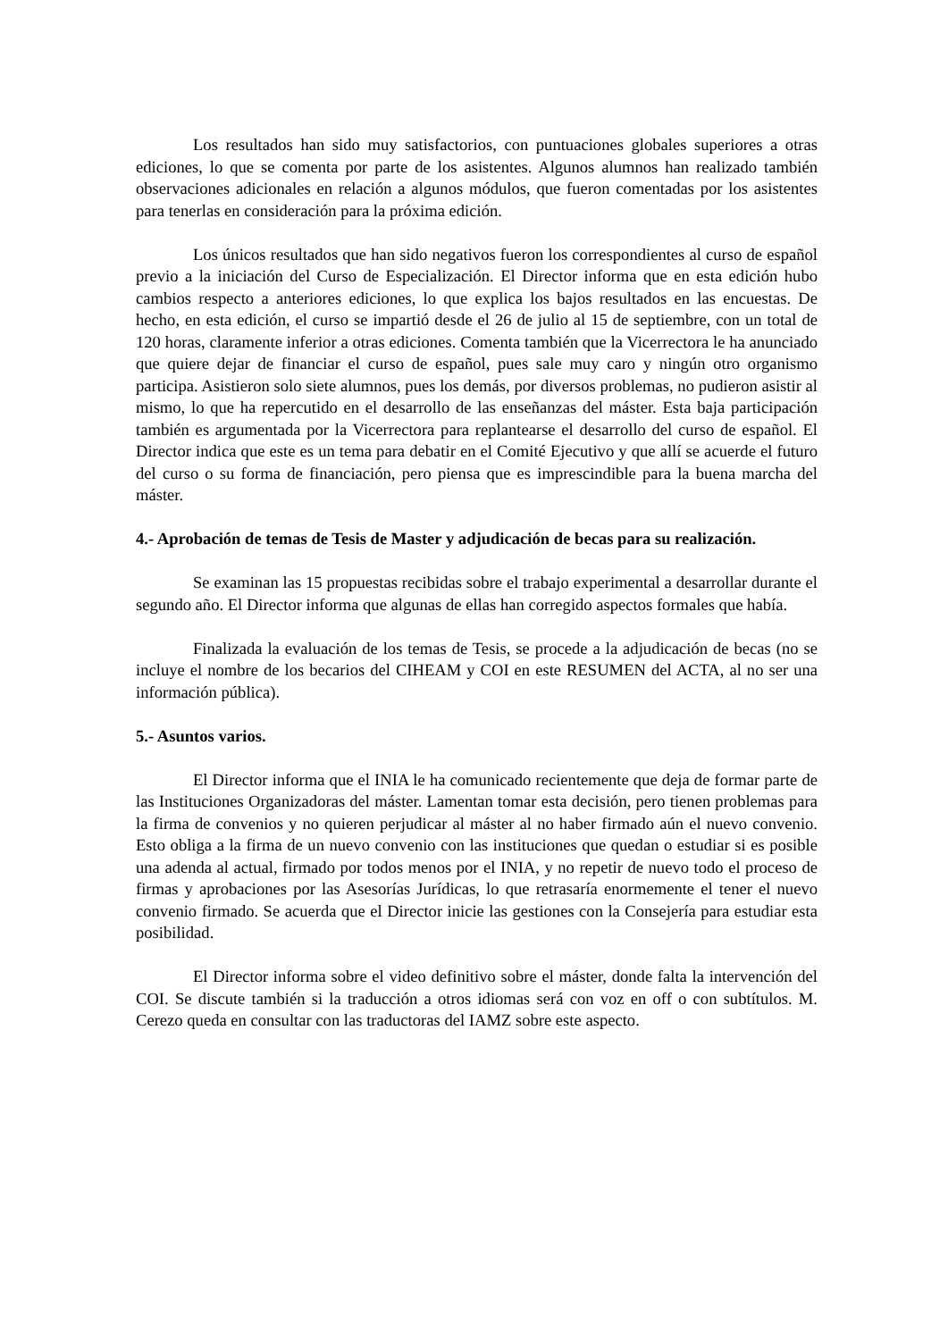Los resultados han sido muy satisfactorios, con puntuaciones globales superiores a otras ediciones, lo que se comenta por parte de los asistentes. Algunos alumnos han realizado también observaciones adicionales en relación a algunos módulos, que fueron comentadas por los asistentes para tenerlas en consideración para la próxima edición.
Los únicos resultados que han sido negativos fueron los correspondientes al curso de español previo a la iniciación del Curso de Especialización. El Director informa que en esta edición hubo cambios respecto a anteriores ediciones, lo que explica los bajos resultados en las encuestas. De hecho, en esta edición, el curso se impartió desde el 26 de julio al 15 de septiembre, con un total de 120 horas, claramente inferior a otras ediciones. Comenta también que la Vicerrectora le ha anunciado que quiere dejar de financiar el curso de español, pues sale muy caro y ningún otro organismo participa. Asistieron solo siete alumnos, pues los demás, por diversos problemas, no pudieron asistir al mismo, lo que ha repercutido en el desarrollo de las enseñanzas del máster. Esta baja participación también es argumentada por la Vicerrectora para replantearse el desarrollo del curso de español. El Director indica que este es un tema para debatir en el Comité Ejecutivo y que allí se acuerde el futuro del curso o su forma de financiación, pero piensa que es imprescindible para la buena marcha del máster.
4.- Aprobación de temas de Tesis de Master y adjudicación de becas para su realización.
Se examinan las 15 propuestas recibidas sobre el trabajo experimental a desarrollar durante el segundo año. El Director informa que algunas de ellas han corregido aspectos formales que había.
Finalizada la evaluación de los temas de Tesis, se procede a la adjudicación de becas (no se incluye el nombre de los becarios del CIHEAM y COI en este RESUMEN del ACTA, al no ser una información pública).
5.- Asuntos varios.
El Director informa que el INIA le ha comunicado recientemente que deja de formar parte de las Instituciones Organizadoras del máster. Lamentan tomar esta decisión, pero tienen problemas para la firma de convenios y no quieren perjudicar al máster al no haber firmado aún el nuevo convenio. Esto obliga a la firma de un nuevo convenio con las instituciones que quedan o estudiar si es posible una adenda al actual, firmado por todos menos por el INIA, y no repetir de nuevo todo el proceso de firmas y aprobaciones por las Asesorías Jurídicas, lo que retrasaría enormemente el tener el nuevo convenio firmado. Se acuerda que el Director inicie las gestiones con la Consejería para estudiar esta posibilidad.
El Director informa sobre el video definitivo sobre el máster, donde falta la intervención del COI. Se discute también si la traducción a otros idiomas será con voz en off o con subtítulos. M. Cerezo queda en consultar con las traductoras del IAMZ sobre este aspecto.